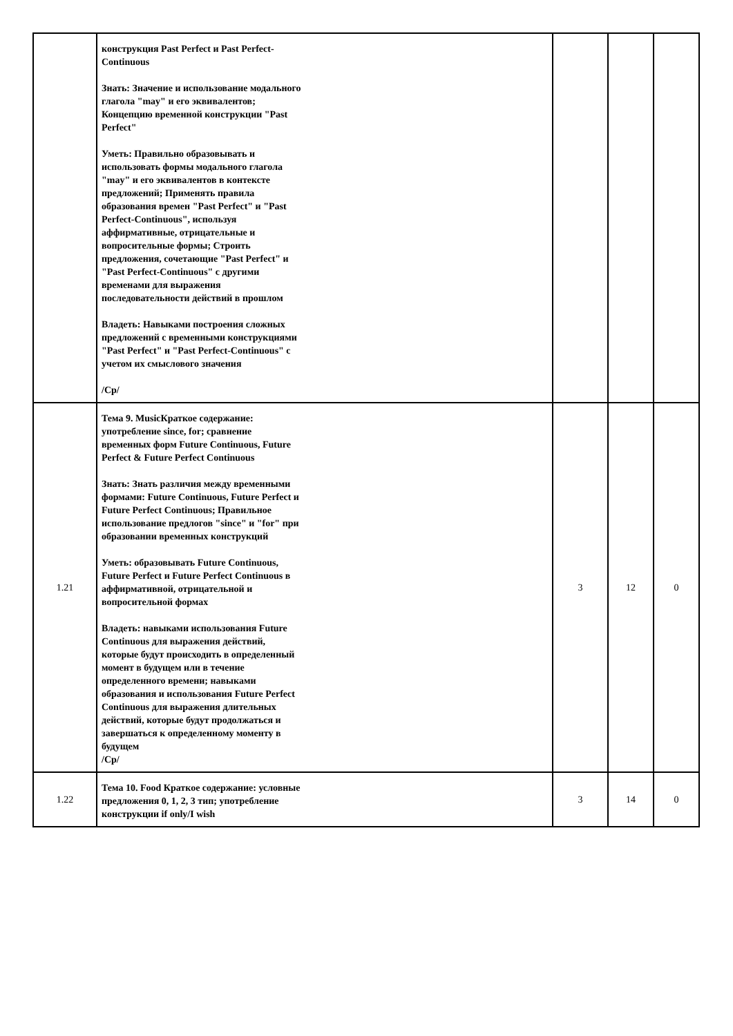| | конструкция Past Perfect и Past Perfect-Continuous Знать: Значение и использование модального глагола "may" и его эквивалентов; Концепцию временной конструкции "Past Perfect" Уметь: Правильно образовывать и использовать формы модального глагола "may" и его эквивалентов в контексте предложений; Применять правила образования времен "Past Perfect" и "Past Perfect-Continuous", используя аффирмативные, отрицательные и вопросительные формы; Строить предложения, сочетающие "Past Perfect" и "Past Perfect-Continuous" с другими временами для выражения последовательности действий в прошлом Владеть: Навыками построения сложных предложений с временными конструкциями "Past Perfect" и "Past Perfect-Continuous" с учетом их смыслового значения /Ср/ | | | |
| 1.21 | Тема 9. MusicКраткое содержание: употребление since, for; сравнение временных форм Future Continuous, Future Perfect & Future Perfect Continuous Знать: Знать различия между временными формами: Future Continuous, Future Perfect и Future Perfect Continuous; Правильное использование предлогов "since" и "for" при образовании временных конструкций Уметь: образовывать Future Continuous, Future Perfect и Future Perfect Continuous в аффирмативной, отрицательной и вопросительной формах Владеть: навыками использования Future Continuous для выражения действий, которые будут происходить в определенный момент в будущем или в течение определенного времени; навыками образования и использования Future Perfect Continuous для выражения длительных действий, которые будут продолжаться и завершаться к определенному моменту в будущем /Ср/ | 3 | 12 | 0 |
| 1.22 | Тема 10. Food Краткое содержание: условные предложения 0, 1, 2, 3 тип; употребление конструкции if only/I wish | 3 | 14 | 0 |